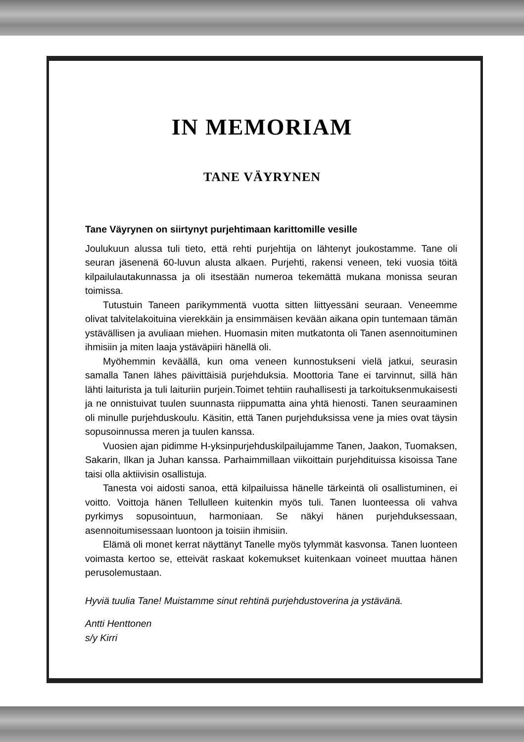IN MEMORIAM
TANE VÄYRYNEN
Tane Väyrynen on siirtynyt purjehtimaan karittomille vesille
Joulukuun alussa tuli tieto, että rehti purjehtija on lähtenyt joukostamme. Tane oli seuran jäsenenä 60-luvun alusta alkaen. Purjehti, rakensi veneen, teki vuosia töitä kilpailulautakunnassa ja oli itsestään numeroa tekemättä mukana monissa seuran toimissa.
Tutustuin Taneen parikymmentä vuotta sitten liittyessäni seuraan. Veneemme olivat talvitelakoituina vierekkäin ja ensimmäisen kevään aikana opin tuntemaan tämän ystävällisen ja avuliaan miehen. Huomasin miten mutkatonta oli Tanen asennoituminen ihmisiin ja miten laaja ystäväpiiri hänellä oli.
Myöhemmin keväällä, kun oma veneen kunnostukseni vielä jatkui, seurasin samalla Tanen lähes päivittäisiä purjehduksia. Moottoria Tane ei tarvinnut, sillä hän lähti laiturista ja tuli laituriin purjein.Toimet tehtiin rauhallisesti ja tarkoituksenmukaisesti ja ne onnistuivat tuulen suunnasta riippumatta aina yhtä hienosti. Tanen seuraaminen oli minulle purjehduskoulu. Käsitin, että Tanen purjehduksissa vene ja mies ovat täysin sopusoinnussa meren ja tuulen kanssa.
Vuosien ajan pidimme H-yksinpurjehduskilpailujamme Tanen, Jaakon, Tuomaksen, Sakarin, Ilkan ja Juhan kanssa. Parhaimmillaan viikoittain purjehdituissa kisoissa Tane taisi olla aktiivisin osallistuja.
Tanesta voi aidosti sanoa, että kilpailuissa hänelle tärkeintä oli osallistuminen, ei voitto. Voittoja hänen Tellulleen kuitenkin myös tuli. Tanen luonteessa oli vahva pyrkimys sopusointuun, harmoniaan. Se näkyi hänen purjehduksessaan, asennoitumisessaan luontoon ja toisiin ihmisiin.
Elämä oli monet kerrat näyttänyt Tanelle myös tylymmät kasvonsa. Tanen luonteen voimasta kertoo se, etteivät raskaat kokemukset kuitenkaan voineet muuttaa hänen perusolemustaan.
Hyviä tuulia Tane! Muistamme sinut rehtinä purjehdustoverina ja ystävänä.
Antti Henttonen
s/y Kirri